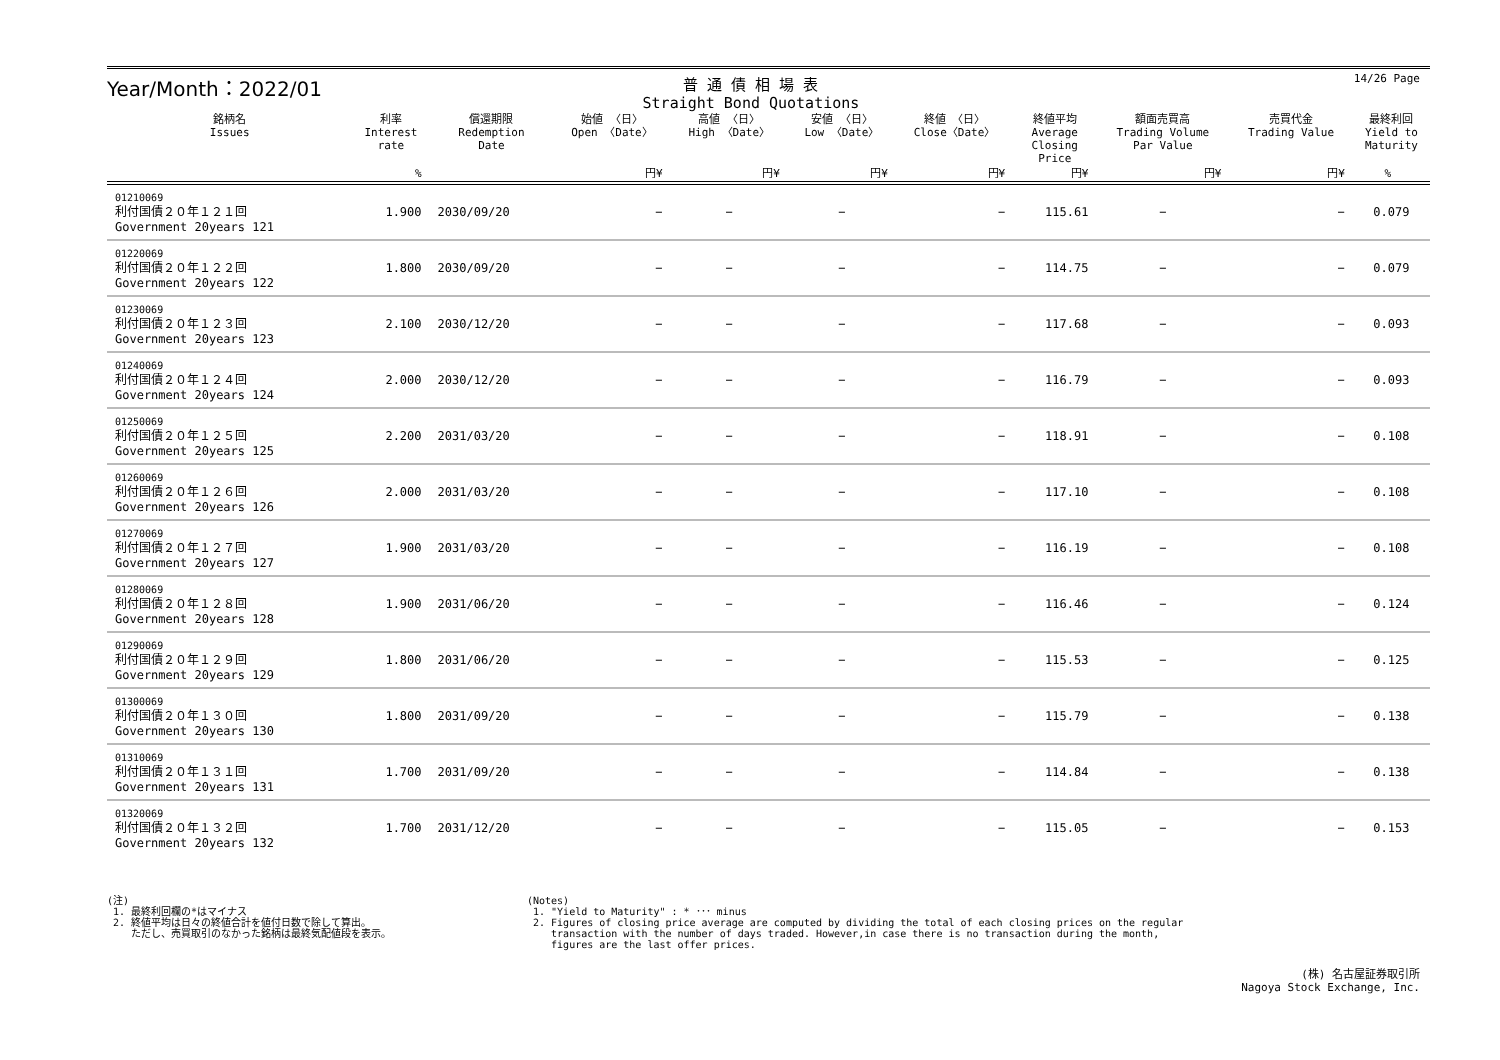14/26 Page
Year/Month：2022/01
普 通 債 相 場 表
Straight Bond Quotations
| 銘柄名 Issues | 利率 Interest rate | 償還期限 Redemption Date | 始値 〈日〉 Open 〈Date〉 | 高値 〈日〉 High 〈Date〉 | 安値 〈日〉 Low 〈Date〉 | 終値 〈日〉 Close〈Date〉 | 終値平均 Average Closing Price | 額面売買高 Trading Volume Par Value | 売買代金 Trading Value | 最終利回 Yield to Maturity |
| --- | --- | --- | --- | --- | --- | --- | --- | --- | --- | --- |
| | % | | 円¥ | 円¥ | 円¥ | 円¥ | 円¥ | 円¥ | 円¥ | % |
| 01210069 利付国債２０年１２１回 Government 20years 121 | 1.900 | 2030/09/20 | − | − | − | − | 115.61 | − | − | 0.079 |
| 01220069 利付国債２０年１２２回 Government 20years 122 | 1.800 | 2030/09/20 | − | − | − | − | 114.75 | − | − | 0.079 |
| 01230069 利付国債２０年１２３回 Government 20years 123 | 2.100 | 2030/12/20 | − | − | − | − | 117.68 | − | − | 0.093 |
| 01240069 利付国債２０年１２４回 Government 20years 124 | 2.000 | 2030/12/20 | − | − | − | − | 116.79 | − | − | 0.093 |
| 01250069 利付国債２０年１２５回 Government 20years 125 | 2.200 | 2031/03/20 | − | − | − | − | 118.91 | − | − | 0.108 |
| 01260069 利付国債２０年１２６回 Government 20years 126 | 2.000 | 2031/03/20 | − | − | − | − | 117.10 | − | − | 0.108 |
| 01270069 利付国債２０年１２７回 Government 20years 127 | 1.900 | 2031/03/20 | − | − | − | − | 116.19 | − | − | 0.108 |
| 01280069 利付国債２０年１２８回 Government 20years 128 | 1.900 | 2031/06/20 | − | − | − | − | 116.46 | − | − | 0.124 |
| 01290069 利付国債２０年１２９回 Government 20years 129 | 1.800 | 2031/06/20 | − | − | − | − | 115.53 | − | − | 0.125 |
| 01300069 利付国債２０年１３０回 Government 20years 130 | 1.800 | 2031/09/20 | − | − | − | − | 115.79 | − | − | 0.138 |
| 01310069 利付国債２０年１３１回 Government 20years 131 | 1.700 | 2031/09/20 | − | − | − | − | 114.84 | − | − | 0.138 |
| 01320069 利付国債２０年１３２回 Government 20years 132 | 1.700 | 2031/12/20 | − | − | − | − | 115.05 | − | − | 0.153 |
(注)
1. 最終利回欄の*はマイナス
2. 終値平均は日々の終値合計を値付日数で除して算出。
ただし、売買取引のなかった銘柄は最終気配値段を表示。
(Notes)
1. "Yield to Maturity" : * ･･･ minus
2. Figures of closing price average are computed by dividing the total of each closing prices on the regular
transaction with the number of days traded. However,in case there is no transaction during the month,
figures are the last offer prices.
(株) 名古屋証券取引所
Nagoya Stock Exchange, Inc.